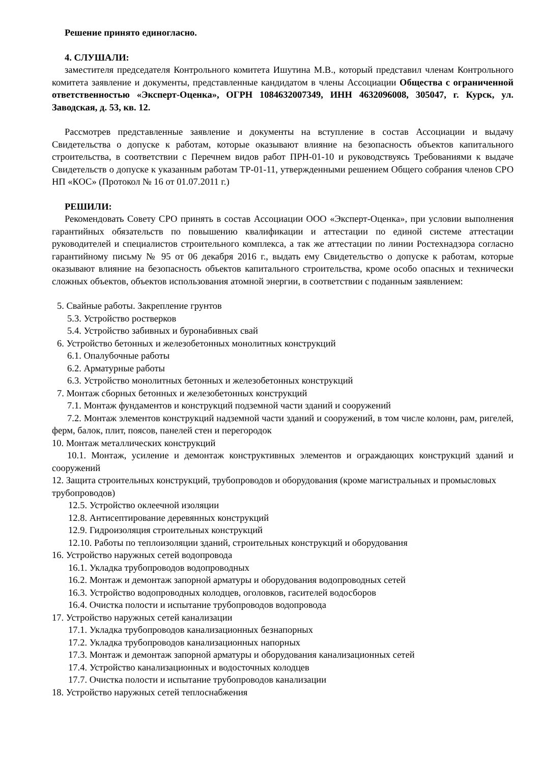Решение принято единогласно.
4. СЛУШАЛИ:
заместителя председателя Контрольного комитета Ишутина М.В., который представил членам Контрольного комитета заявление и документы, представленные кандидатом в члены Ассоциации Общества с ограниченной ответственностью «Эксперт-Оценка», ОГРН 1084632007349, ИНН 4632096008, 305047, г. Курск, ул. Заводская, д. 53, кв. 12.
Рассмотрев представленные заявление и документы на вступление в состав Ассоциации и выдачу Свидетельства о допуске к работам, которые оказывают влияние на безопасность объектов капитального строительства, в соответствии с Перечнем видов работ ПРН-01-10 и руководствуясь Требованиями к выдаче Свидетельств о допуске к указанным работам ТР-01-11, утвержденными решением Общего собрания членов СРО НП «КОС» (Протокол № 16 от 01.07.2011 г.)
РЕШИЛИ:
Рекомендовать Совету СРО принять в состав Ассоциации ООО «Эксперт-Оценка», при условии выполнения гарантийных обязательств по повышению квалификации и аттестации по единой системе аттестации руководителей и специалистов строительного комплекса, а так же аттестации по линии Ростехнадзора согласно гарантийному письму № 95 от 06 декабря 2016 г., выдать ему Свидетельство о допуске к работам, которые оказывают влияние на безопасность объектов капитального строительства, кроме особо опасных и технически сложных объектов, объектов использования атомной энергии, в соответствии с поданным заявлением:
5. Свайные работы. Закрепление грунтов
5.3. Устройство ростверков
5.4. Устройство забивных и буронабивных свай
6. Устройство бетонных и железобетонных монолитных конструкций
6.1. Опалубочные работы
6.2. Арматурные работы
6.3. Устройство монолитных бетонных и железобетонных конструкций
7. Монтаж сборных бетонных и железобетонных конструкций
7.1. Монтаж фундаментов и конструкций подземной части зданий и сооружений
7.2. Монтаж элементов конструкций надземной части зданий и сооружений, в том числе колонн, рам, ригелей, ферм, балок, плит, поясов, панелей стен и перегородок
10. Монтаж металлических конструкций
10.1. Монтаж, усиление и демонтаж конструктивных элементов и ограждающих конструкций зданий и сооружений
12. Защита строительных конструкций, трубопроводов и оборудования (кроме магистральных и промысловых трубопроводов)
12.5. Устройство оклеечной изоляции
12.8. Антисептирование деревянных конструкций
12.9. Гидроизоляция строительных конструкций
12.10. Работы по теплоизоляции зданий, строительных конструкций и оборудования
16. Устройство наружных сетей водопровода
16.1. Укладка трубопроводов водопроводных
16.2. Монтаж и демонтаж запорной арматуры и оборудования водопроводных сетей
16.3. Устройство водопроводных колодцев, оголовков, гасителей водосборов
16.4. Очистка полости и испытание трубопроводов водопровода
17. Устройство наружных сетей канализации
17.1. Укладка трубопроводов канализационных безнапорных
17.2. Укладка трубопроводов канализационных напорных
17.3. Монтаж и демонтаж запорной арматуры и оборудования канализационных сетей
17.4. Устройство канализационных и водосточных колодцев
17.7. Очистка полости и испытание трубопроводов канализации
18. Устройство наружных сетей теплоснабжения